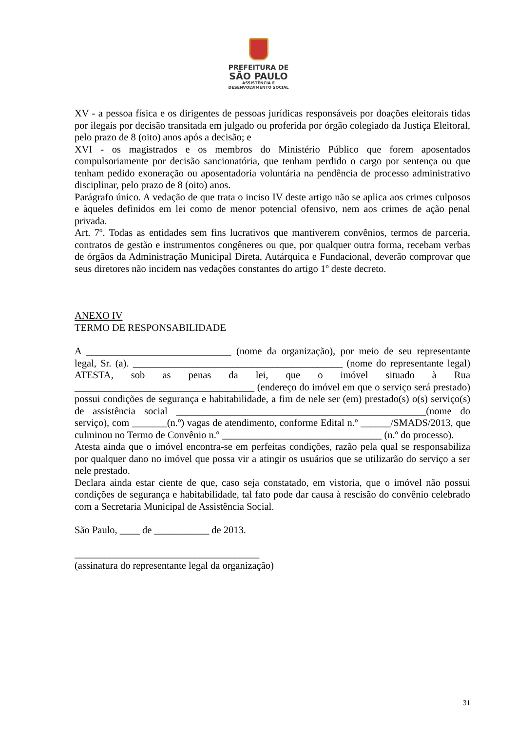PREFEITURA DE
SÃO PAULO
ASSISTÊNCIA E
DESENVOLVIMENTO SOCIAL
XV - a pessoa física e os dirigentes de pessoas jurídicas responsáveis por doações eleitorais tidas por ilegais por decisão transitada em julgado ou proferida por órgão colegiado da Justiça Eleitoral, pelo prazo de 8 (oito) anos após a decisão; e
XVI - os magistrados e os membros do Ministério Público que forem aposentados compulsoriamente por decisão sancionatória, que tenham perdido o cargo por sentença ou que tenham pedido exoneração ou aposentadoria voluntária na pendência de processo administrativo disciplinar, pelo prazo de 8 (oito) anos.
Parágrafo único. A vedação de que trata o inciso IV deste artigo não se aplica aos crimes culposos e àqueles definidos em lei como de menor potencial ofensivo, nem aos crimes de ação penal privada.
Art. 7º. Todas as entidades sem fins lucrativos que mantiverem convênios, termos de parceria, contratos de gestão e instrumentos congêneres ou que, por qualquer outra forma, recebam verbas de órgãos da Administração Municipal Direta, Autárquica e Fundacional, deverão comprovar que seus diretores não incidem nas vedações constantes do artigo 1º deste decreto.
ANEXO IV
TERMO DE RESPONSABILIDADE
A _____________________________ (nome da organização), por meio de seu representante legal, Sr. (a). __________________________________________ (nome do representante legal) ATESTA, sob as penas da lei, que o imóvel situado à Rua ____________________________________ (endereço do imóvel em que o serviço será prestado) possui condições de segurança e habitabilidade, a fim de nele ser (em) prestado(s) o(s) serviço(s) de assistência social __________________________________________________(nome do serviço), com _______(n.º) vagas de atendimento, conforme Edital n.º ______/SMADS/2013, que culminou no Termo de Convênio n.º ________________________________ (n.º do processo).
Atesta ainda que o imóvel encontra-se em perfeitas condições, razão pela qual se responsabiliza por qualquer dano no imóvel que possa vir a atingir os usuários que se utilizarão do serviço a ser nele prestado.
Declara ainda estar ciente de que, caso seja constatado, em vistoria, que o imóvel não possui condições de segurança e habitabilidade, tal fato pode dar causa à rescisão do convênio celebrado com a Secretaria Municipal de Assistência Social.
São Paulo, ____ de ___________ de 2013.
_____________________________________
(assinatura do representante legal da organização)
31